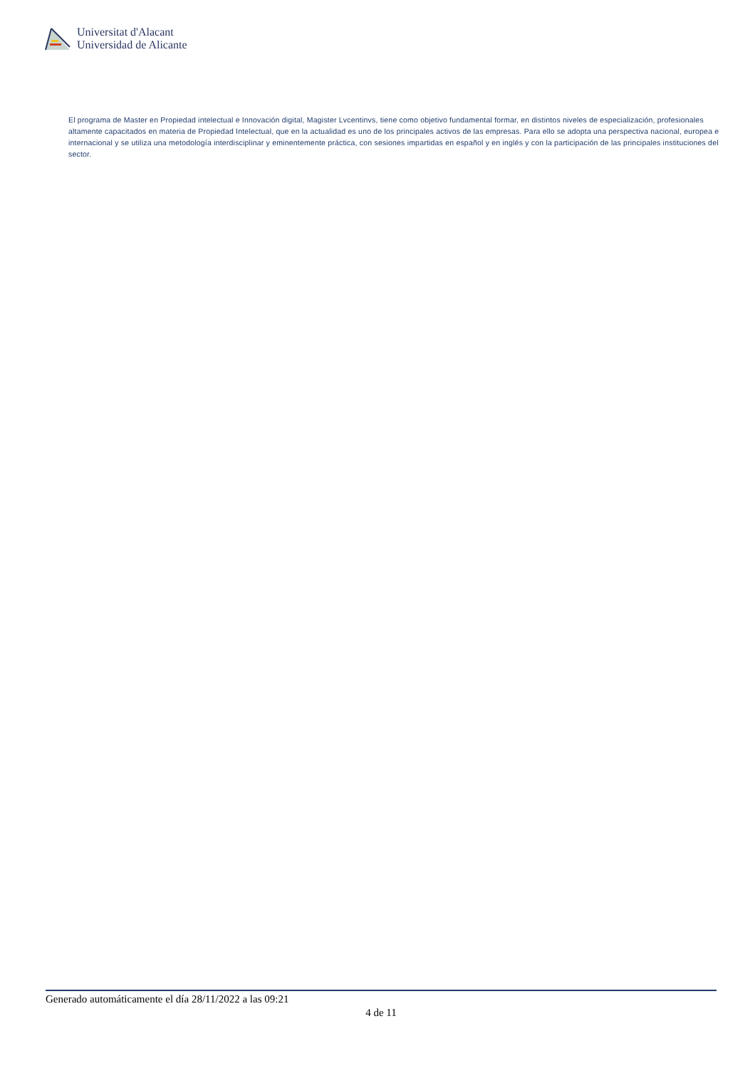Universitat d'Alacant
Universidad de Alicante
El programa de Master en Propiedad intelectual e Innovación digital, Magister Lvcentinvs, tiene como objetivo fundamental formar, en distintos niveles de especialización, profesionales altamente capacitados en materia de Propiedad Intelectual, que en la actualidad es uno de los principales activos de las empresas. Para ello se adopta una perspectiva nacional, europea e internacional y se utiliza una metodología interdisciplinar y eminentemente práctica, con sesiones impartidas en español y en inglés y con la participación de las principales instituciones del sector.
Generado automáticamente el día 28/11/2022 a las 09:21
4 de 11